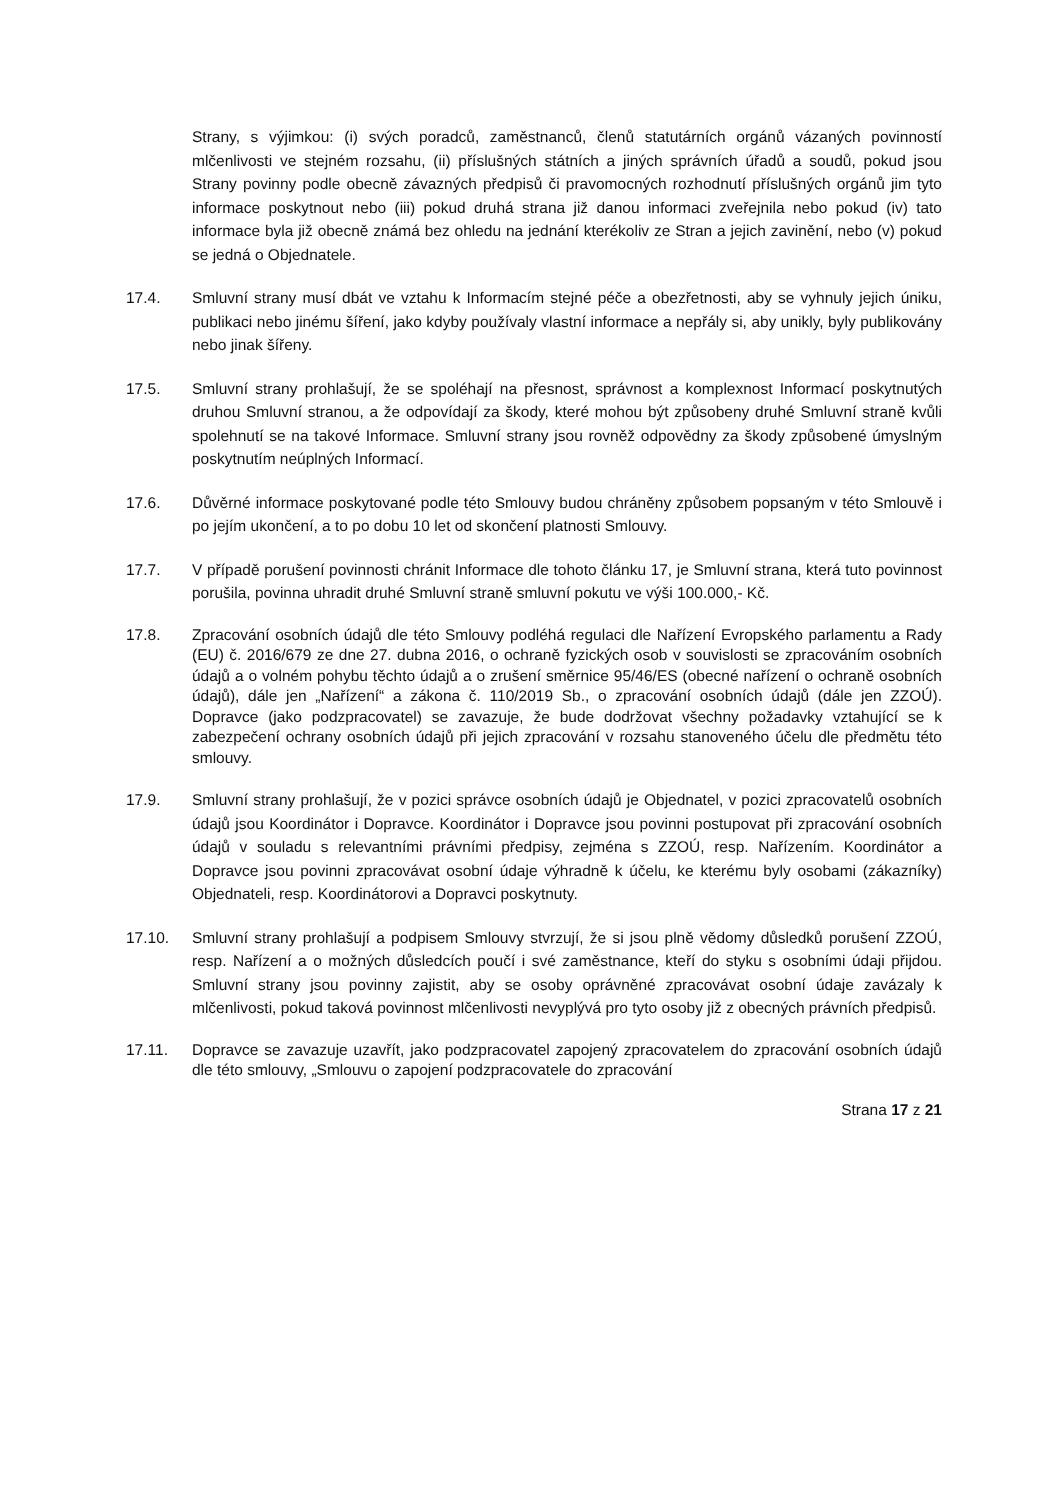Strany, s výjimkou: (i) svých poradců, zaměstnanců, členů statutárních orgánů vázaných povinností mlčenlivosti ve stejném rozsahu, (ii) příslušných státních a jiných správních úřadů a soudů, pokud jsou Strany povinny podle obecně závazných předpisů či pravomocných rozhodnutí příslušných orgánů jim tyto informace poskytnout nebo (iii) pokud druhá strana již danou informaci zveřejnila nebo pokud (iv) tato informace byla již obecně známá bez ohledu na jednání kterékoliv ze Stran a jejich zavinění, nebo (v) pokud se jedná o Objednatele.
17.4. Smluvní strany musí dbát ve vztahu k Informacím stejné péče a obezřetnosti, aby se vyhnuly jejich úniku, publikaci nebo jinému šíření, jako kdyby používaly vlastní informace a nepřály si, aby unikly, byly publikovány nebo jinak šířeny.
17.5. Smluvní strany prohlašují, že se spoléhají na přesnost, správnost a komplexnost Informací poskytnutých druhou Smluvní stranou, a že odpovídají za škody, které mohou být způsobeny druhé Smluvní straně kvůli spolehnutí se na takové Informace. Smluvní strany jsou rovněž odpovědny za škody způsobené úmyslným poskytnutím neúplných Informací.
17.6. Důvěrné informace poskytované podle této Smlouvy budou chráněny způsobem popsaným v této Smlouvě i po jejím ukončení, a to po dobu 10 let od skončení platnosti Smlouvy.
17.7. V případě porušení povinnosti chránit Informace dle tohoto článku 17, je Smluvní strana, která tuto povinnost porušila, povinna uhradit druhé Smluvní straně smluvní pokutu ve výši 100.000,- Kč.
17.8. Zpracování osobních údajů dle této Smlouvy podléhá regulaci dle Nařízení Evropského parlamentu a Rady (EU) č. 2016/679 ze dne 27. dubna 2016, o ochraně fyzických osob v souvislosti se zpracováním osobních údajů a o volném pohybu těchto údajů a o zrušení směrnice 95/46/ES (obecné nařízení o ochraně osobních údajů), dále jen „Nařízení“ a zákona č. 110/2019 Sb., o zpracování osobních údajů (dále jen ZZOÚ). Dopravce (jako podzpracovatel) se zavazuje, že bude dodržovat všechny požadavky vztahující se k zabezpečení ochrany osobních údajů při jejich zpracování v rozsahu stanoveného účelu dle předmětu této smlouvy.
17.9. Smluvní strany prohlašují, že v pozici správce osobních údajů je Objednatel, v pozici zpracovatelů osobních údajů jsou Koordinátor i Dopravce. Koordinátor i Dopravce jsou povinni postupovat při zpracování osobních údajů v souladu s relevantními právními předpisy, zejména s ZZOÚ, resp. Nařízením. Koordinátor a Dopravce jsou povinni zpracovávat osobní údaje výhradně k účelu, ke kterému byly osobami (zákazníky) Objednateli, resp. Koordinátorovi a Dopravci poskytnuty.
17.10. Smluvní strany prohlašují a podpisem Smlouvy stvrzují, že si jsou plně vědomy důsledků porušení ZZOÚ, resp. Nařízení a o možných důsledcích poučí i své zaměstnance, kteří do styku s osobními údaji přijdou. Smluvní strany jsou povinny zajistit, aby se osoby oprávněné zpracovávat osobní údaje zavázaly k mlčenlivosti, pokud taková povinnost mlčenlivosti nevyplývá pro tyto osoby již z obecných právních předpisů.
17.11. Dopravce se zavazuje uzavřít, jako podzpracovatel zapojený zpracovatelem do zpracování osobních údajů dle této smlouvy, „Smlouvu o zapojení podzpracovatele do zpracování
Strana 17 z 21